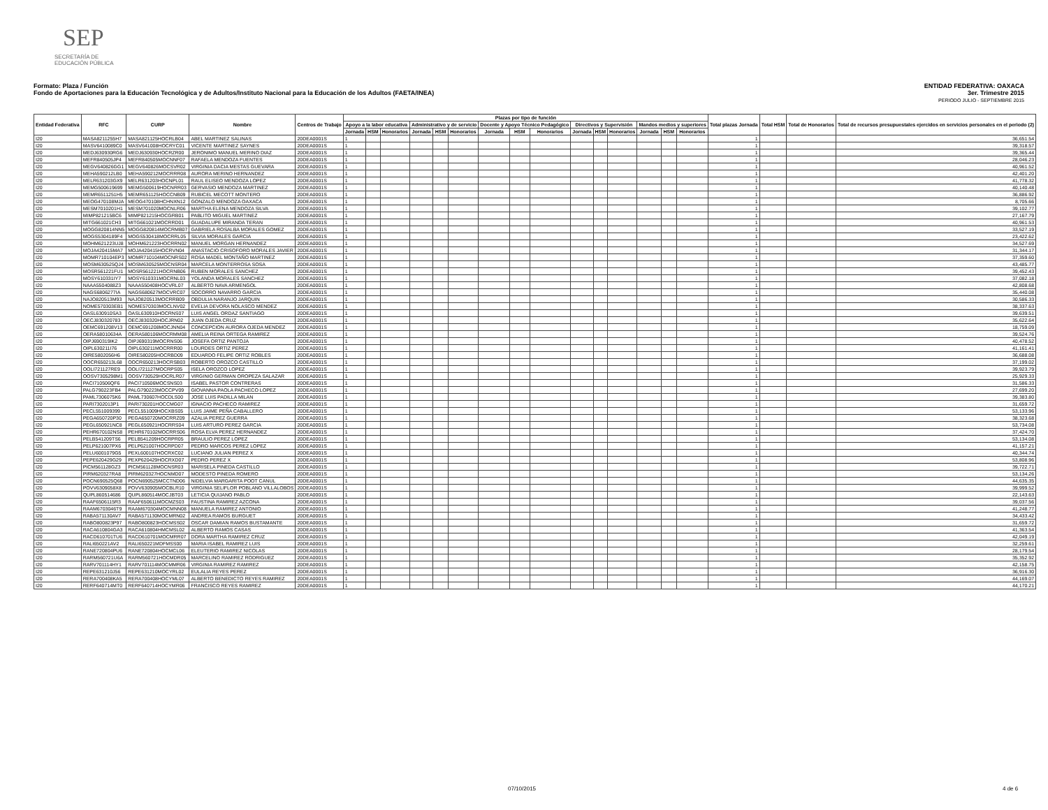SEP
SECRETARÍA DE
EDUCACIÓN PÚBLICA
ENTIDAD FEDERATIVA: OAXACA
3er. Trimestre 2015
PERIODO JULIO - SEPTIEMBRE 2015
Formato: Plaza / Función
Fondo de Aportaciones para la Educación Tecnológica y de Adultos/Instituto Nacional para la Educación de los Adultos (FAETA/INEA)
| Entidad Federativa | RFC | CURP | Nombre | Centros de Trabajo | Plazas por tipo de función | | | | | | | | | | | | | | | Total plazas Jornada | Total HSM | Total de Honorarios | Total de recursos presupuestales ejercidos en servicios personales en el periodo (2) |
| --- | --- | --- | --- | --- | --- | --- | --- | --- | --- | --- | --- | --- | --- | --- | --- | --- | --- | --- | --- | --- | --- | --- | --- |
| | | | | | Apoyo a la labor educativa | | | Administrativo y de servicio | | | Docente y Apoyo Técnico Pedagógico | | | Directivos y Supervisión | | | Mandos medios y superiores | | | | | | |
| | | | | | Jornada | HSM | Honorarios | Jornada | HSM | Honorarios | Jornada | HSM | Honorarios | Jornada | HSM | Honorarios | Jornada | HSM | Honorarios | | | | |
| I20 | MASA8211255H7 | MASA821125HOCRLB04 | ABEL MARTINEZ SALINAS | 20DEA0001S | 1 | | | | | | | | | | | | | | | 1 | | | 36,651.54 |
| I20 | MASV6410089C0 | MASV641008HOCRYC01 | VICENTE MARTINEZ SAYNES | 20DEA0001S | 1 | | | | | | | | | | | | | | | 1 | | | 39,318.57 |
| I20 | MEDJ630930RG6 | MEDJ630930HOCRZR00 | JERONIMO MANUEL MERINO DIAZ | 20DEA0001S | 1 | | | | | | | | | | | | | | | 1 | | | 39,365.44 |
| I20 | MEFR840505JP4 | MEFR840505MOCNNF07 | RAFAELA MENDOZA FUENTES | 20DEA0001S | 1 | | | | | | | | | | | | | | | 1 | | | 28,046.23 |
| I20 | MEGV640826GG1 | MEGV640826MOCSVR02 | VIRGINIA DACIA MESTAS GUEVARA | 20DEA0001S | 1 | | | | | | | | | | | | | | | 1 | | | 40,961.52 |
| I20 | MEHA590212LB0 | MEHA590212MOCRRR08 | AURORA MERINO HERNANDEZ | 20DEA0001S | 1 | | | | | | | | | | | | | | | 1 | | | 42,401.20 |
| I20 | MELR631203GX9 | MELR631203HOCNPL01 | RAUL ELISEO MENDOZA LOPEZ | 20DEA0001S | 1 | | | | | | | | | | | | | | | 1 | | | 41,778.32 |
| I20 | MEMG500619699 | MEMG500619HOCNRR03 | GERVASIO MENDOZA MARTINEZ | 20DEA0001S | 1 | | | | | | | | | | | | | | | 1 | | | 40,140.48 |
| I20 | MEMR6511251H5 | MEMR651125HOCCNB09 | RUBICEL MECOTT MONTERO | 20DEA0001S | 1 | | | | | | | | | | | | | | | 1 | | | 36,886.92 |
| I20 | MEOG470108MJA | MEOG470108HCHNXN12 | GONZALO MENDOZA OAXACA | 20DEA0001S | 1 | | | | | | | | | | | | | | | 1 | | | 8,705.66 |
| I20 | MESM7010201H1 | MESM701020MOCNLR06 | MARTHA ELENA MENDOZA SILVA | 20DEA0001S | 1 | | | | | | | | | | | | | | | 1 | | | 39,102.77 |
| I20 | MIMP821215BC6 | MIMP821215HOCGRB01 | PABLITO MIGUEL MARTINEZ | 20DEA0001S | 1 | | | | | | | | | | | | | | | 1 | | | 27,167.79 |
| I20 | MITG661021CH3 | MITG661021MOCRRD01 | GUADALUPE MIRANDA TERAN | 20DEA0001S | 1 | | | | | | | | | | | | | | | 1 | | | 40,961.53 |
| I20 | MOGG820814NN5 | MOGG820814MOCRMB07 | GABRIELA ROSALBA MORALES GOMEZ | 20DEA0001S | 1 | | | | | | | | | | | | | | | 1 | | | 33,527.19 |
| I20 | MOGS5304189F4 | MOGS530418MOCRRL05 | SILVIA MORALES GARCIA | 20DEA0001S | 1 | | | | | | | | | | | | | | | 1 | | | 23,422.62 |
| I20 | MOHM621223UJ8 | MOHM621223HOCRRN02 | MANUEL MORGAN HERNANDEZ | 20DEA0001S | 1 | | | | | | | | | | | | | | | 1 | | | 34,527.69 |
| I20 | MOJA420415MA7 | MOJA420415HOCRVN04 | ANASTACIO CRISOFORO MORALES JAVIER | 20DEA0001S | 1 | | | | | | | | | | | | | | | 1 | | | 31,344.17 |
| I20 | MOMR710104EP3 | MOMR710104MOCNRS02 | ROSA MADEL MONTAÑO MARTINEZ | 20DEA0001S | 1 | | | | | | | | | | | | | | | 1 | | | 37,359.60 |
| I20 | MOSM630525QJ4 | MOSM630525MOCNSR04 | MARCELA MONTERROSA SOSA | 20DEA0001S | 1 | | | | | | | | | | | | | | | 1 | | | 43,485.77 |
| I20 | MOSR561221FU1 | MOSR561221HOCRNB06 | RUBEN MORALES SANCHEZ | 20DEA0001S | 1 | | | | | | | | | | | | | | | 1 | | | 39,452.43 |
| I20 | MOSY610331IY7 | MOSY610331MOCRNL03 | YOLANDA MORALES SANCHEZ | 20DEA0001S | 1 | | | | | | | | | | | | | | | 1 | | | 37,082.18 |
| I20 | NAAA5504088Z3 | NAAA550408HOCVRL07 | ALBERTO NAVA ARMENGOL | 20DEA0001S | 1 | | | | | | | | | | | | | | | 1 | | | 42,808.68 |
| I20 | NAGS6806277IA | NAGS680627MOCVRC07 | SOCORRO NAVARRO GARCIA | 20DEA0001S | 1 | | | | | | | | | | | | | | | 1 | | | 35,440.08 |
| I20 | NAJO820513M93 | NAJO820513MOCRRB09 | OBDULIA NARANJO JARQUIN | 20DEA0001S | 1 | | | | | | | | | | | | | | | 1 | | | 30,586.33 |
| I20 | NOME570303EB1 | NOME570303MOCLNV02 | EVELIA DEVORA NOLASCO MENDEZ | 20DEA0001S | 1 | | | | | | | | | | | | | | | 1 | | | 38,337.63 |
| I20 | OASL630910SA3 | OASL630910HOCRNS07 | LUIS ANGEL ORDAZ SANTIAGO | 20DEA0001S | 1 | | | | | | | | | | | | | | | 1 | | | 39,639.51 |
| I20 | OECJ830320783 | OECJ830320HOCJRN02 | JUAN OJEDA CRUZ | 20DEA0001S | 1 | | | | | | | | | | | | | | | 1 | | | 35,622.64 |
| I20 | OEMC691208V13 | OEMC691208MOCJNN04 | CONCEPCION AURORA OJEDA MENDEZ | 20DEA0001S | 1 | | | | | | | | | | | | | | | 1 | | | 18,759.09 |
| I20 | OERA58010634A | OERA580106MOCRMM08 | AMELIA REINA ORTEGA RAMIREZ | 20DEA0001S | 1 | | | | | | | | | | | | | | | 1 | | | 39,524.76 |
| I20 | OIPJ690319IK2 | OIPJ690319MOCRNS06 | JOSEFA ORTIZ PANTOJA | 20DEA0001S | 1 | | | | | | | | | | | | | | | 1 | | | 40,478.52 |
| I20 | OIPL630211I76 | OIPL630211MOCRRR00 | LOURDES ORTIZ PEREZ | 20DEA0001S | 1 | | | | | | | | | | | | | | | 1 | | | 41,161.41 |
| I20 | OIRE5802056H6 | OIRE580205HOCRBD09 | EDUARDO FELIPE ORTIZ ROBLES | 20DEA0001S | 1 | | | | | | | | | | | | | | | 1 | | | 36,688.08 |
| I20 | OOCR650213L68 | OOCR650213HOCRSB03 | ROBERTO OROZCO CASTILLO | 20DEA0001S | 1 | | | | | | | | | | | | | | | 1 | | | 37,199.02 |
| I20 | OOLI721127RE9 | OOLI721127MOCRPS05 | ISELA OROZCO LOPEZ | 20DEA0001S | 1 | | | | | | | | | | | | | | | 1 | | | 39,923.79 |
| I20 | OOSV7305298M1 | OOSV730529HOCRLR07 | VIRGINIO GERMAN OROPEZA SALAZAR | 20DEA0001S | 1 | | | | | | | | | | | | | | | 1 | | | 25,929.33 |
| I20 | PACI710506QF6 | PACI710506MOCSNS03 | ISABEL PASTOR CONTRERAS | 20DEA0001S | 1 | | | | | | | | | | | | | | | 1 | | | 31,586.33 |
| I20 | PALG790223FB4 | PALG790223MOCCPV09 | GIOVANNA PAOLA PACHECO LOPEZ | 20DEA0001S | 1 | | | | | | | | | | | | | | | 1 | | | 27,699.20 |
| I20 | PAML7306075K6 | PAML730607HOCDLS00 | JOSE LUIS PADILLA MILAN | 20DEA0001S | 1 | | | | | | | | | | | | | | | 1 | | | 39,383.80 |
| I20 | PARI7302013P1 | PARI730201HOCCMG07 | IGNACIO PACHECO RAMIREZ | 20DEA0001S | 1 | | | | | | | | | | | | | | | 1 | | | 31,659.72 |
| I20 | PECL551009399 | PECL551009HOCXBS05 | LUIS JAIME PEÑA CABALLERO | 20DEA0001S | 1 | | | | | | | | | | | | | | | 1 | | | 53,133.96 |
| I20 | PEGA650720P30 | PEGA650720MOCRRZ09 | AZALIA PEREZ GUERRA | 20DEA0001S | 1 | | | | | | | | | | | | | | | 1 | | | 38,323.68 |
| I20 | PEGL650921NC8 | PEGL650921HOCRRS04 | LUIS ARTURO PEREZ GARCIA | 20DEA0001S | 1 | | | | | | | | | | | | | | | 1 | | | 53,734.08 |
| I20 | PEHR670102NS8 | PEHR670102MOCRRS06 | ROSA ELVA PEREZ HERNANDEZ | 20DEA0001S | 1 | | | | | | | | | | | | | | | 1 | | | 37,424.70 |
| I20 | PELB541209TS6 | PELB541209HOCRPR05 | BRAULIO PEREZ LOPEZ | 20DEA0001S | 1 | | | | | | | | | | | | | | | 1 | | | 53,134.08 |
| I20 | PELP621007PX6 | PELP621007HOCRPD07 | PEDRO MARCOS PEREZ LOPEZ | 20DEA0001S | 1 | | | | | | | | | | | | | | | 1 | | | 41,157.21 |
| I20 | PELU6001079G5 | PEXL600107HOCRXC02 | LUCIANO JULIAN PEREZ X | 20DEA0001S | 1 | | | | | | | | | | | | | | | 1 | | | 40,344.74 |
| I20 | PEPE620429G29 | PEXP620429HOCRXD07 | PEDRO PEREZ X | 20DEA0001S | 1 | | | | | | | | | | | | | | | 1 | | | 53,808.96 |
| I20 | PICM561128GZ3 | PICM561128MOCNSR03 | MARISELA PINEDA CASTILLO | 20DEA0001S | 1 | | | | | | | | | | | | | | | 1 | | | 39,722.71 |
| I20 | PIRM620327RA8 | PIRM620327HOCNMD07 | MODESTO PINEDA ROMERO | 20DEA0001S | 1 | | | | | | | | | | | | | | | 1 | | | 53,134.26 |
| I20 | POCN690525Q68 | POCN690525MCCTND06 | NIDELVIA MARGARITA POOT CANUL | 20DEA0001S | 1 | | | | | | | | | | | | | | | 1 | | | 44,635.35 |
| I20 | POVV6309058X8 | POVV630905MOCBLR10 | VIRGINIA SELIFLOR POBLANO VILLALOBOS | 20DEA0001S | 1 | | | | | | | | | | | | | | | 1 | | | 39,999.52 |
| I20 | QUPL860514686 | QUPL860514MOCJBT03 | LETICIA QUIJANO PABLO | 20DEA0001S | 1 | | | | | | | | | | | | | | | 1 | | | 22,143.63 |
| I20 | RAAF6506115R3 | RAAF650611MOCMZS03 | FAUSTINA RAMIREZ AZCONA | 20DEA0001S | 1 | | | | | | | | | | | | | | | 1 | | | 39,037.56 |
| I20 | RAAM6703046T9 | RAAM670304MOCMNN08 | MANUELA RAMIREZ ANTONIO | 20DEA0001S | 1 | | | | | | | | | | | | | | | 1 | | | 41,248.77 |
| I20 | RABA571130AV7 | RABA571130MOCMRN02 | ANDREA RAMOS BURGUET | 20DEA0001S | 1 | | | | | | | | | | | | | | | 1 | | | 34,433.42 |
| I20 | RABO800823P97 | RABO800823HOCMSS02 | OSCAR DAMIAN RAMOS BUSTAMANTE | 20DEA0001S | 1 | | | | | | | | | | | | | | | 1 | | | 31,659.72 |
| I20 | RACA610804GA3 | RACA610804HMCMSL02 | ALBERTO RAMOS CASAS | 20DEA0001S | 1 | | | | | | | | | | | | | | | 1 | | | 41,363.54 |
| I20 | RACD610701TU6 | RACD610701MOCMRR07 | DORA MARTHA RAMIREZ CRUZ | 20DEA0001S | 1 | | | | | | | | | | | | | | | 1 | | | 42,049.19 |
| I20 | RALI650221AV2 | RALI650221MDFMSS00 | MARIA ISABEL RAMIREZ LUIS | 20DEA0001S | 1 | | | | | | | | | | | | | | | 1 | | | 32,259.61 |
| I20 | RANE720804PU6 | RANE720804HOCMCL06 | ELEUTERIO RAMIREZ NICOLAS | 20DEA0001S | 1 | | | | | | | | | | | | | | | 1 | | | 28,179.54 |
| I20 | RARM560721U6A | RARM560721HOCMDR05 | MARCELINO RAMIREZ RODRIGUEZ | 20DEA0001S | 1 | | | | | | | | | | | | | | | 1 | | | 35,352.92 |
| I20 | RARV701114HY1 | RARV701114MOCMMR06 | VIRGINIA RAMIREZ RAMIREZ | 20DEA0001S | 1 | | | | | | | | | | | | | | | 1 | | | 42,158.75 |
| I20 | REPE631210J56 | REPE631210MOCYRL02 | EULALIA REYES PEREZ | 20DEA0001S | 1 | | | | | | | | | | | | | | | 1 | | | 36,916.30 |
| I20 | RERA700408KA5 | RERA700408HOCYML07 | ALBERTO BENEDICTO REYES RAMIREZ | 20DEA0001S | 1 | | | | | | | | | | | | | | | 1 | | | 44,169.07 |
| I20 | RERF640714MT0 | RERF640714HOCYMR06 | FRANCISCO REYES RAMIREZ | 20DEA0001S | 1 | | | | | | | | | | | | | | | 1 | | | 44,170.21 |
07/10/2015 4 de 6